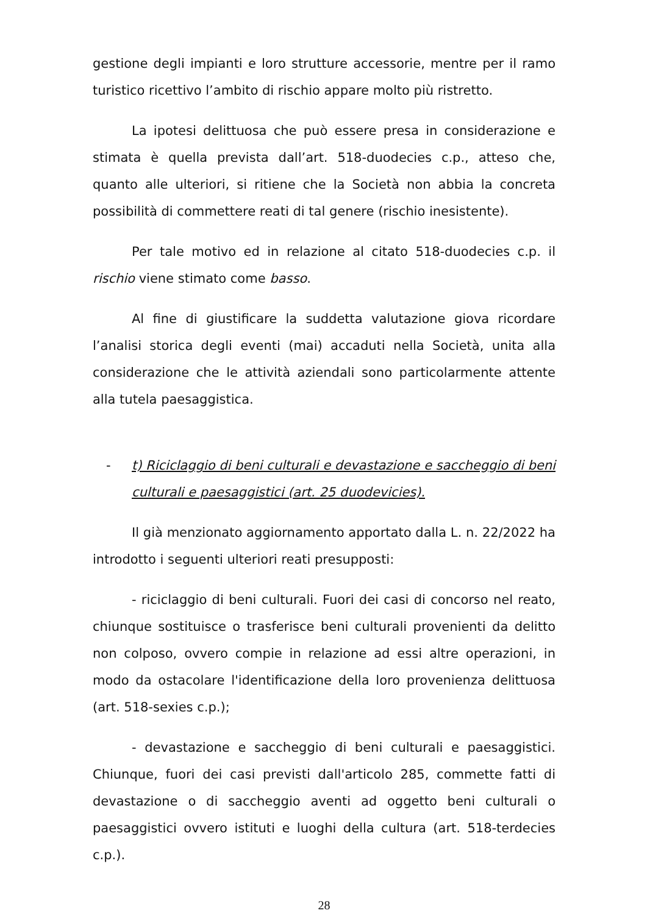gestione degli impianti e loro strutture accessorie, mentre per il ramo turistico ricettivo l’ambito di rischio appare molto più ristretto.
La ipotesi delittuosa che può essere presa in considerazione e stimata è quella prevista dall’art. 518-duodecies c.p., atteso che, quanto alle ulteriori, si ritiene che la Società non abbia la concreta possibilità di commettere reati di tal genere (rischio inesistente).
Per tale motivo ed in relazione al citato 518-duodecies c.p. il rischio viene stimato come basso.
Al fine di giustificare la suddetta valutazione giova ricordare l’analisi storica degli eventi (mai) accaduti nella Società, unita alla considerazione che le attività aziendali sono particolarmente attente alla tutela paesaggistica.
- t) Riciclaggio di beni culturali e devastazione e saccheggio di beni culturali e paesaggistici (art. 25 duodevicies).
Il già menzionato aggiornamento apportato dalla L. n. 22/2022 ha introdotto i seguenti ulteriori reati presupposti:
- riciclaggio di beni culturali. Fuori dei casi di concorso nel reato, chiunque sostituisce o trasferisce beni culturali provenienti da delitto non colposo, ovvero compie in relazione ad essi altre operazioni, in modo da ostacolare l'identificazione della loro provenienza delittuosa (art. 518-sexies c.p.);
- devastazione e saccheggio di beni culturali e paesaggistici. Chiunque, fuori dei casi previsti dall'articolo 285, commette fatti di devastazione o di saccheggio aventi ad oggetto beni culturali o paesaggistici ovvero istituti e luoghi della cultura (art. 518-terdecies c.p.).
28